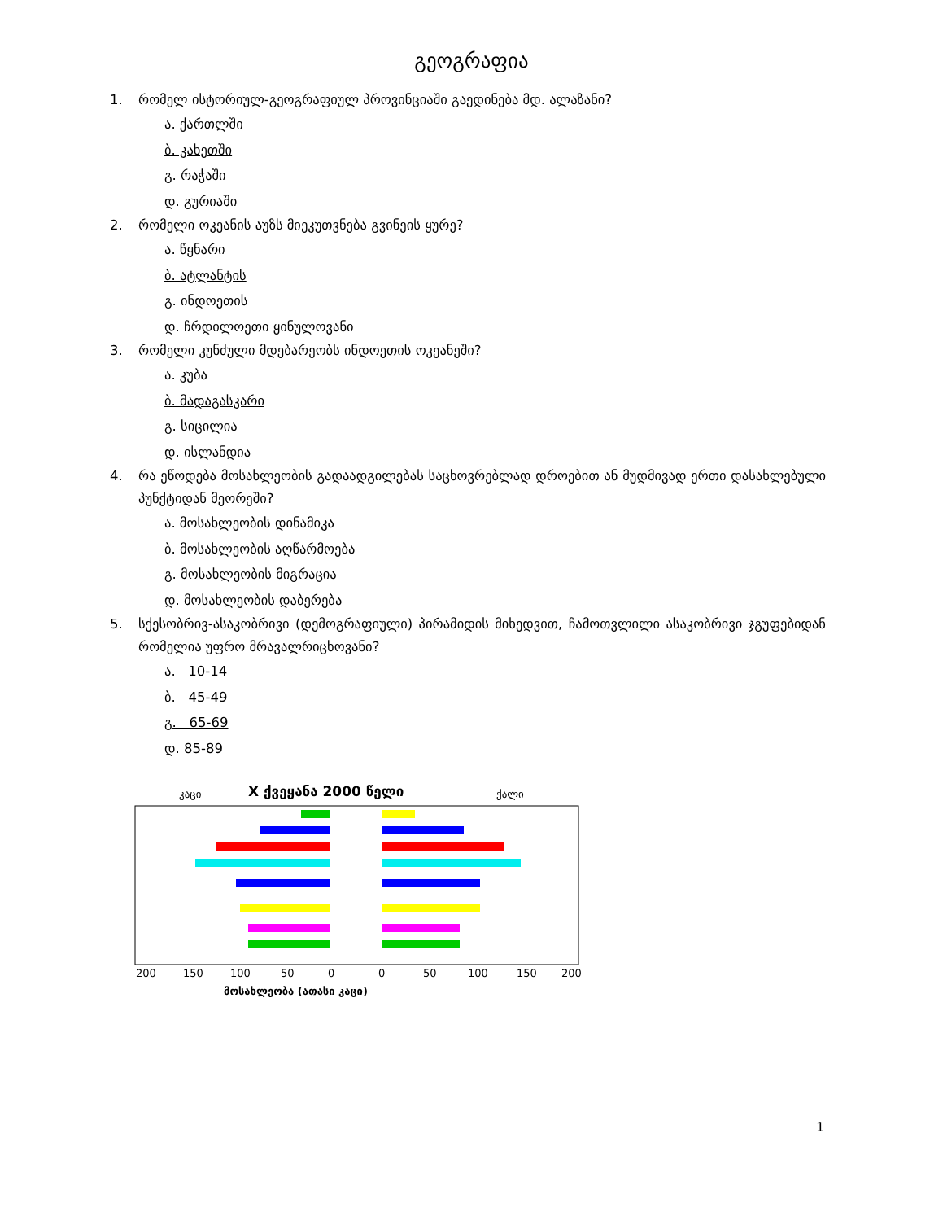გეოგრაფია
1. რომელ ისტორიულ-გეოგრაფიულ პროვინციაში გაედინება მდ. ალაზანი?
ა. ქართლში
ბ. კახეთში
გ. რაჭაში
დ. გურიაში
2. რომელი ოკეანის აუზს მიეკუთვნება გვინეის ყურე?
ა. წყნარი
ბ. ატლანტის
გ. ინდოეთის
დ. ჩრდილოეთი ყინულოვანი
3. რომელი კუნძული მდებარეობს ინდოეთის ოკეანეში?
ა. კუბა
ბ. მადაგასკარი
გ. სიცილია
დ. ისლანდია
4. რა ეწოდება მოსახლეობის გადაადგილებას საცხოვრებლად დროებით ან მუდმივად ერთი დასახლებული პუნქტიდან მეორეში?
ა. მოსახლეობის დინამიკა
ბ. მოსახლეობის აღწარმოება
გ. მოსახლეობის მიგრაცია
დ. მოსახლეობის დაბერება
5. სქესობრივ-ასაკობრივი (დემოგრაფიული) პირამიდის მიხედვით, ჩამოთვლილი ასაკობრივი ჯგუფებიდან რომელია უფრო მრავალრიცხოვანი?
ა. 10-14
ბ. 45-49
გ. 65-69
დ. 85-89
კაცი
X ქვეყანა 2000 წელი
ქალი
200
150
100
50
0
0
50
100
150
200
მოსახლეობა (ათასი კაცი)
1